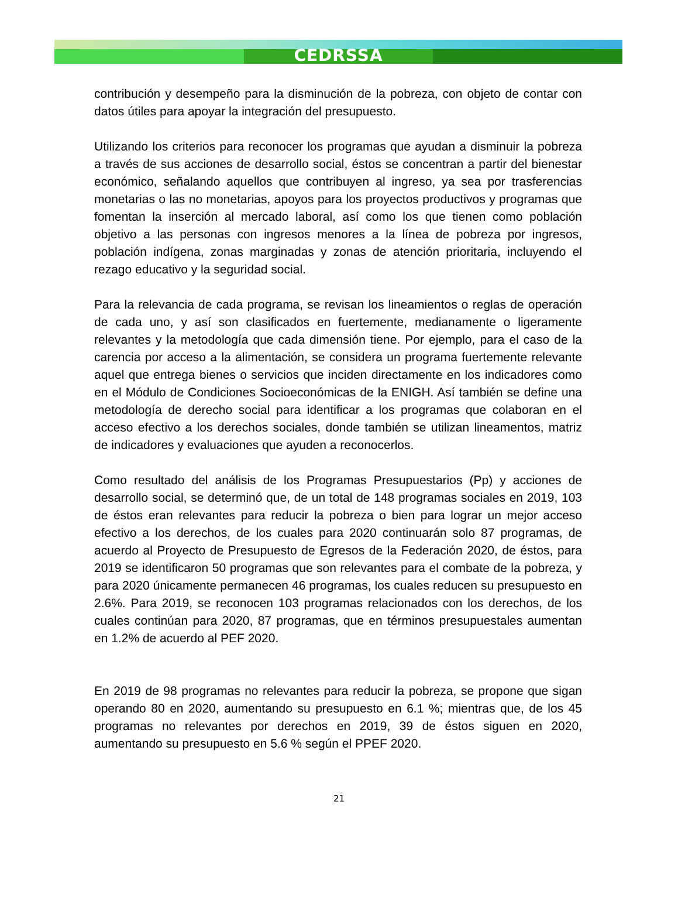CEDRSSA
contribución y desempeño para la disminución de la pobreza, con objeto de contar con datos útiles para apoyar la integración del presupuesto.
Utilizando los criterios para reconocer los programas que ayudan a disminuir la pobreza a través de sus acciones de desarrollo social, éstos se concentran a partir del bienestar económico, señalando aquellos que contribuyen al ingreso, ya sea por trasferencias monetarias o las no monetarias, apoyos para los proyectos productivos y programas que fomentan la inserción al mercado laboral, así como los que tienen como población objetivo a las personas con ingresos menores a la línea de pobreza por ingresos, población indígena, zonas marginadas y zonas de atención prioritaria, incluyendo el rezago educativo y la seguridad social.
Para la relevancia de cada programa, se revisan los lineamientos o reglas de operación de cada uno, y así son clasificados en fuertemente, medianamente o ligeramente relevantes y la metodología que cada dimensión tiene. Por ejemplo, para el caso de la carencia por acceso a la alimentación, se considera un programa fuertemente relevante aquel que entrega bienes o servicios que inciden directamente en los indicadores como en el Módulo de Condiciones Socioeconómicas de la ENIGH. Así también se define una metodología de derecho social para identificar a los programas que colaboran en el acceso efectivo a los derechos sociales, donde también se utilizan lineamentos, matriz de indicadores y evaluaciones que ayuden a reconocerlos.
Como resultado del análisis de los Programas Presupuestarios (Pp) y acciones de desarrollo social, se determinó que, de un total de 148 programas sociales en 2019, 103 de éstos eran relevantes para reducir la pobreza o bien para lograr un mejor acceso efectivo a los derechos, de los cuales para 2020 continuarán solo 87 programas, de acuerdo al Proyecto de Presupuesto de Egresos de la Federación 2020, de éstos, para 2019 se identificaron 50 programas que son relevantes para el combate de la pobreza, y para 2020 únicamente permanecen 46 programas, los cuales reducen su presupuesto en 2.6%. Para 2019, se reconocen 103 programas relacionados con los derechos, de los cuales continúan para 2020, 87 programas, que en términos presupuestales aumentan en 1.2% de acuerdo al PEF 2020.
En 2019 de 98 programas no relevantes para reducir la pobreza, se propone que sigan operando 80 en 2020, aumentando su presupuesto en 6.1 %; mientras que, de los 45 programas no relevantes por derechos en 2019, 39 de éstos siguen en 2020, aumentando su presupuesto en 5.6 % según el PPEF 2020.
21